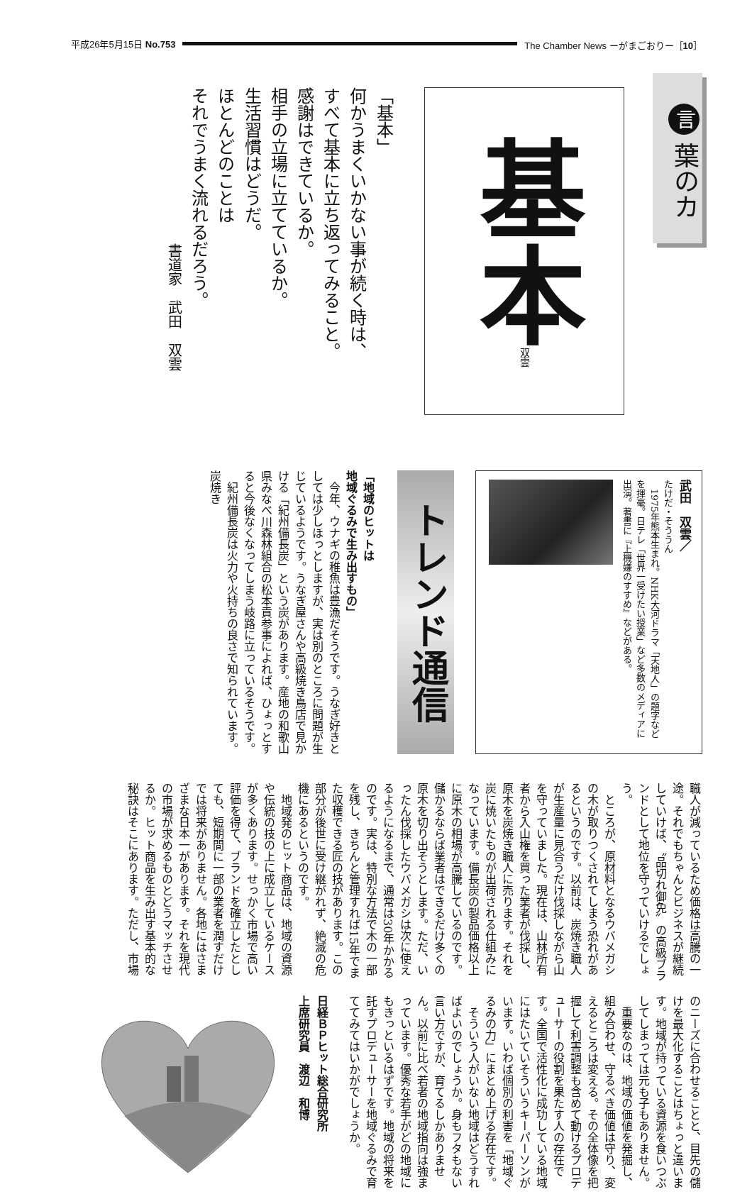平成26年5月15日 No.753 The Chamber News ーがまごおりー［10］
言 葉のカ
基本 双雲
「基本」
何かうまくいかない事が続く時は、
すべて基本に立ち返ってみること。
感謝はできているか。
相手の立場に立てているか。
生活習慣はどうだ。
ほとんどのことは
それでうまく流れるだろう。
書道家　武田　双雲
武田　双雲／
たけだ・そううん
　1975年熊本生まれ。NHK大河ドラマ「天地人」の題字などを揮毫。日テレ「世界一受けたい授業」など多数のメディアに出演。著書に『上機嫌のすすめ』などがある。
トレンド通信
「地域のヒットは
地域ぐるみで生み出すもの」
　今年、ウナギの稚魚は豊漁だそうです。うなぎ好きとしては少しほっとしますが、実は別のところに問題が生じているようです。うなぎ屋さんや高級焼き鳥店で見かける「紀州備長炭」という炭があります。産地の和歌山県みなべ川森林組合の松本貢参事によれば、ひょっとすると今後なくなってしまう岐路に立っているそうです。
　紀州備長炭は火力や火持ちの良さで知られています。炭焼き
職人が減っているため価格は高騰の一途。それでもちゃんとビジネスが継続していけば、〝品切れ御免〟の高級ブランドとして地位を守っていけるでしょう。
　ところが、原材料となるウバメガシの木が取りつくされてしまう恐れがあるというのです。以前は、炭焼き職人が生産量に見合うだけ伐採しながら山を守っていました。現在は、山林所有者から入山権を買った業者が伐採し、原木を炭焼き職人に売ります。それを炭に焼いたものが出荷される仕組みになっています。備長炭の製品価格以上に原木の相場が高騰しているのです。儲かるならば業者はできるだけ多くの原木を切り出そうとします。ただ、いったん伐採したウバメガシは次に使えるようになるまで、通常は30年かかるのです。実は、特別な方法で木の一部を残し、きちんと管理すれば15年でまた収穫できる匠の技があります。この部分が後世に受け継がれず、絶滅の危機にあるというのです。
　地域発のヒット商品は、地域の資源や伝統の技の上に成立しているケースが多くあります。せっかく市場で高い評価を得て、ブランドを確立したとしても、短期間に一部の業者を潤すだけでは将来がありません。各地にはさまざまな日本一があります。それを現代の市場が求めるものとどうマッチさせるか。ヒット商品を生み出す基本的な秘訣はそこにあります。ただし、市場
のニーズに合わせることと、目先の儲けを最大化することはちょっと違います。地域が持っている資源を食いつぶしてしまっては元も子もありません。
　重要なのは、地域の価値を発掘し、組み合わせ、守るべき価値は守り、変えるところは変える。その全体像を把握して利害調整も含めて動けるプロデューサーの役割を果たす人の存在です。全国で活性化に成功している地域にはたいていそういうキーパーソンがいます。いわば個別の利害を「地域ぐるみの力」にまとめ上げる存在です。
　そういう人がいない地域はどうすればよいのでしょうか。身もフタもない言い方ですが、育てるしかありません。以前に比べ若者の地域指向は強まっています。優秀な若手がどの地域にもきっといるはずです。地域の将来を託すプロデューサーを地域ぐるみで育ててみてはいかがでしょうか。
日経ＢＰヒット総合研究所
上席研究員　渡辺　和博